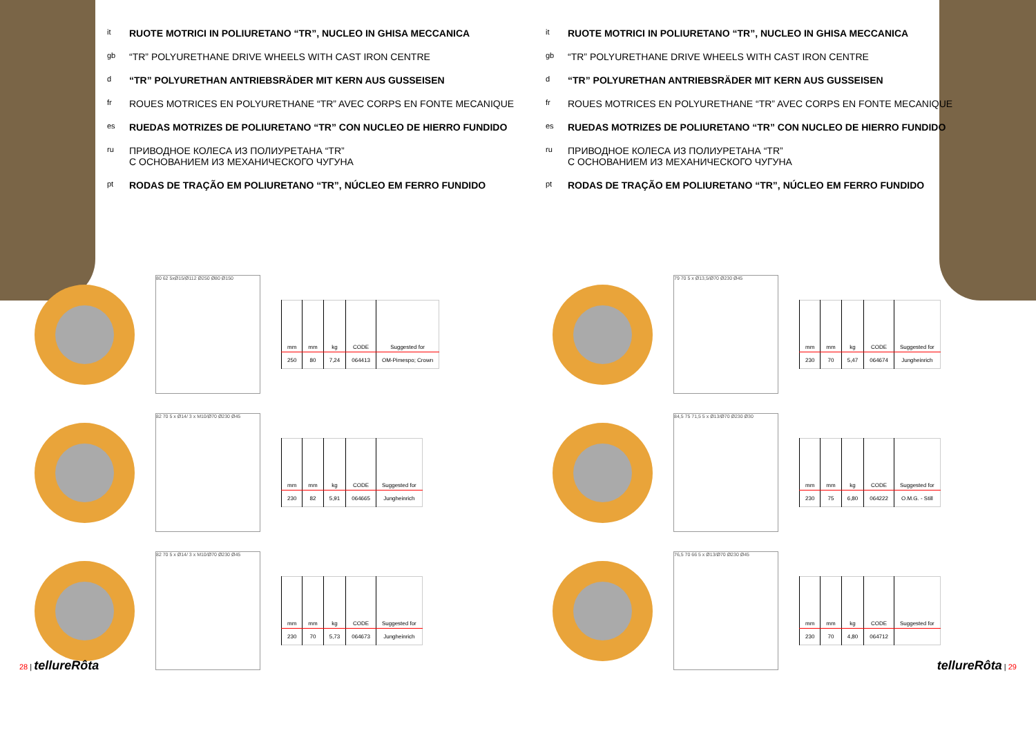it RUOTE MOTRICI IN POLIURETANO “TR”, NUCLEO IN GHISA MECCANICA
gb “TR” POLYURETHANE DRIVE WHEELS WITH CAST IRON CENTRE
d “TR” POLYURETHAN ANTRIEBSRÄDER MIT KERN AUS GUSSEISEN
fr ROUES MOTRICES EN POLYURETHANE “TR” AVEC CORPS EN FONTE MECANIQUE
es RUEDAS MOTRIZES DE POLIURETANO “TR” CON NUCLEO DE HIERRO FUNDIDO
ru ПРИВОДНОЕ КОЛЕСА ИЗ ПОЛИУРЕТАНА “TR”
С ОСНОВАНИЕМ ИЗ МЕХАНИЧЕСКОГО ЧУГУНА
pt RODAS DE TRAÇÃO EM POLIURETANO “TR”, NÚCLEO EM FERRO FUNDIDO
80 62 5xØ15/Ø112 Ø250 Ø80 Ø150
| mm | mm | kg | CODE | Suggested for |
| --- | --- | --- | --- | --- |
| 250 | 80 | 7,24 | 064413 | OM-Pimespo; Crown |
82 70 5 x Ø14/ 3 x M10/Ø70 Ø230 Ø45
| mm | mm | kg | CODE | Suggested for |
| --- | --- | --- | --- | --- |
| 230 | 82 | 5,91 | 064665 | Jungheinrich |
82 70 5 x Ø14/ 3 x M10/Ø70 Ø230 Ø45
| mm | mm | kg | CODE | Suggested for |
| --- | --- | --- | --- | --- |
| 230 | 70 | 5,73 | 064673 | Jungheinrich |
28 | tellureRôta
it RUOTE MOTRICI IN POLIURETANO “TR”, NUCLEO IN GHISA MECCANICA
gb “TR” POLYURETHANE DRIVE WHEELS WITH CAST IRON CENTRE
d “TR” POLYURETHAN ANTRIEBSRÄDER MIT KERN AUS GUSSEISEN
fr ROUES MOTRICES EN POLYURETHANE “TR” AVEC CORPS EN FONTE MECANIQUE
es RUEDAS MOTRIZES DE POLIURETANO “TR” CON NUCLEO DE HIERRO FUNDIDO
ru ПРИВОДНОЕ КОЛЕСА ИЗ ПОЛИУРЕТАНА “TR”
С ОСНОВАНИЕМ ИЗ МЕХАНИЧЕСКОГО ЧУГУНА
pt RODAS DE TRAÇÃO EM POLIURETANO “TR”, NÚCLEO EM FERRO FUNDIDO
79 70 5 x Ø13,5/Ø70 Ø230 Ø45
| mm | mm | kg | CODE | Suggested for |
| --- | --- | --- | --- | --- |
| 230 | 70 | 5,47 | 064674 | Jungheinrich |
84,5 75 71,5 5 x Ø13/Ø70 Ø230 Ø30
| mm | mm | kg | CODE | Suggested for |
| --- | --- | --- | --- | --- |
| 230 | 75 | 6,80 | 064222 | O.M.G. - Still |
76,5 70 66 5 x Ø13/Ø70 Ø230 Ø45
| mm | mm | kg | CODE | Suggested for |
| --- | --- | --- | --- | --- |
| 230 | 70 | 4,80 | 064712 | |
tellureRôta | 29